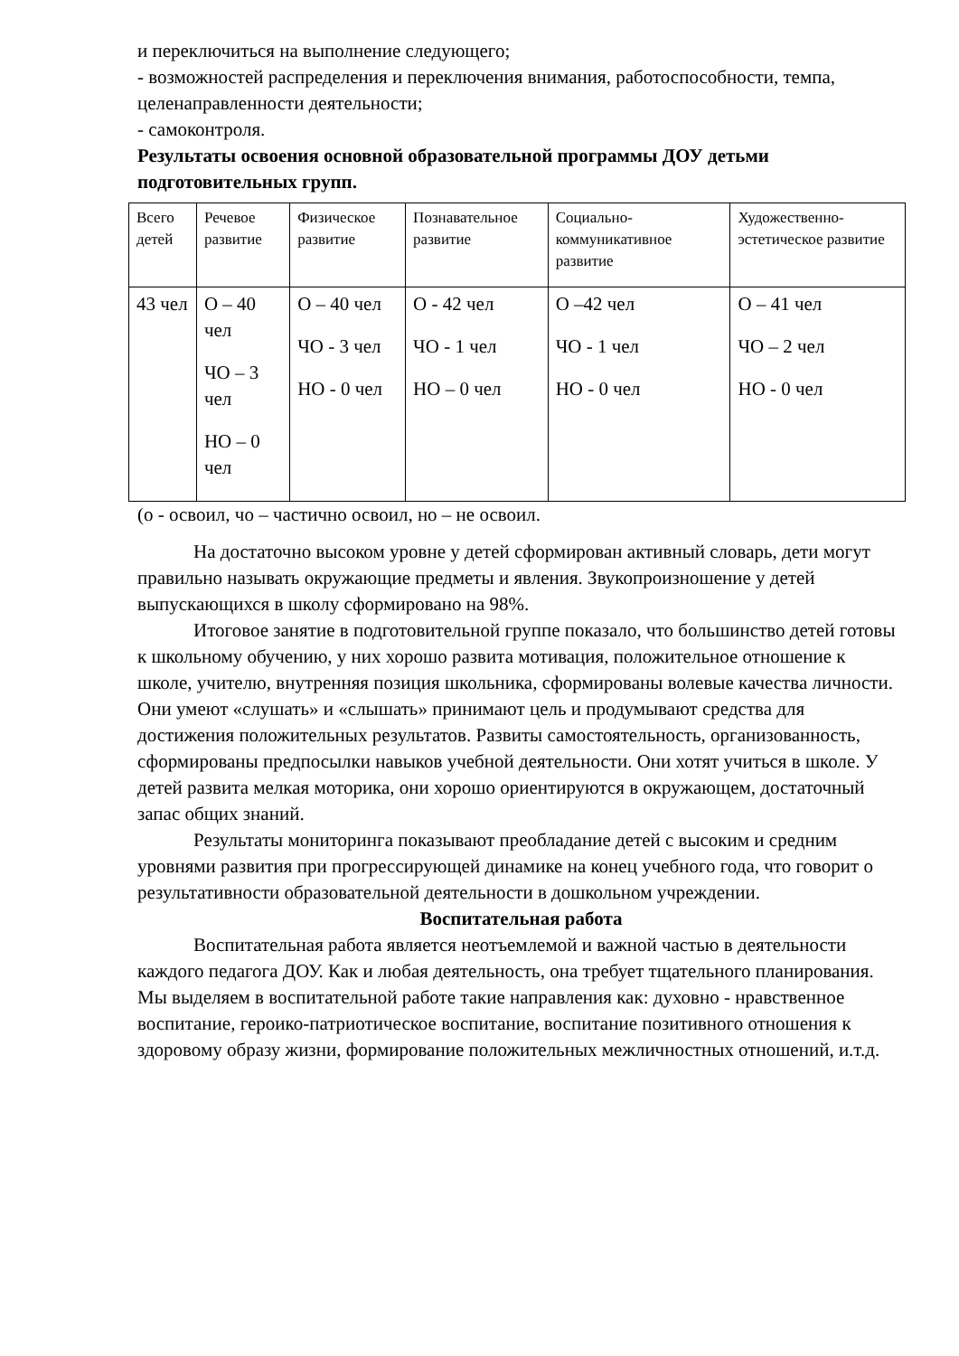и переключиться на выполнение следующего;
- возможностей распределения и переключения внимания, работоспособности, темпа, целенаправленности деятельности;
- самоконтроля.
Результаты освоения основной образовательной программы ДОУ детьми подготовительных групп.
| Всего детей | Речевое развитие | Физическое развитие | Познавательное развитие | Социально-коммуникативное развитие | Художественно-эстетическое развитие |
| --- | --- | --- | --- | --- | --- |
| 43 чел | О – 40 чел ЧО – 3 чел НО – 0 чел | О – 40 чел ЧО - 3 чел НО - 0 чел | О - 42 чел ЧО - 1 чел НО – 0 чел | О –42 чел ЧО - 1 чел НО - 0 чел | О – 41 чел ЧО – 2 чел НО - 0 чел |
(о - освоил, чо – частично освоил, но – не освоил.
На достаточно высоком уровне у детей сформирован активный словарь, дети могут правильно называть окружающие предметы и явления. Звукопроизношение у детей выпускающихся в школу сформировано на 98%.
Итоговое занятие в подготовительной группе показало, что большинство детей готовы к школьному обучению, у них хорошо развита мотивация, положительное отношение к школе, учителю, внутренняя позиция школьника, сформированы волевые качества личности. Они умеют «слушать» и «слышать» принимают цель и продумывают средства для достижения положительных результатов. Развиты самостоятельность, организованность, сформированы предпосылки навыков учебной деятельности. Они хотят учиться в школе. У детей развита мелкая моторика, они хорошо ориентируются в окружающем, достаточный запас общих знаний.
Результаты мониторинга показывают преобладание детей с высоким и средним уровнями развития при прогрессирующей динамике на конец учебного года, что говорит о результативности образовательной деятельности в дошкольном учреждении.
Воспитательная работа
Воспитательная работа является неотъемлемой и важной частью в деятельности каждого педагога ДОУ. Как и любая деятельность, она требует тщательного планирования. Мы выделяем в воспитательной работе такие направления как: духовно - нравственное воспитание, героико-патриотическое воспитание, воспитание позитивного отношения к здоровому образу жизни, формирование положительных межличностных отношений, и.т.д.